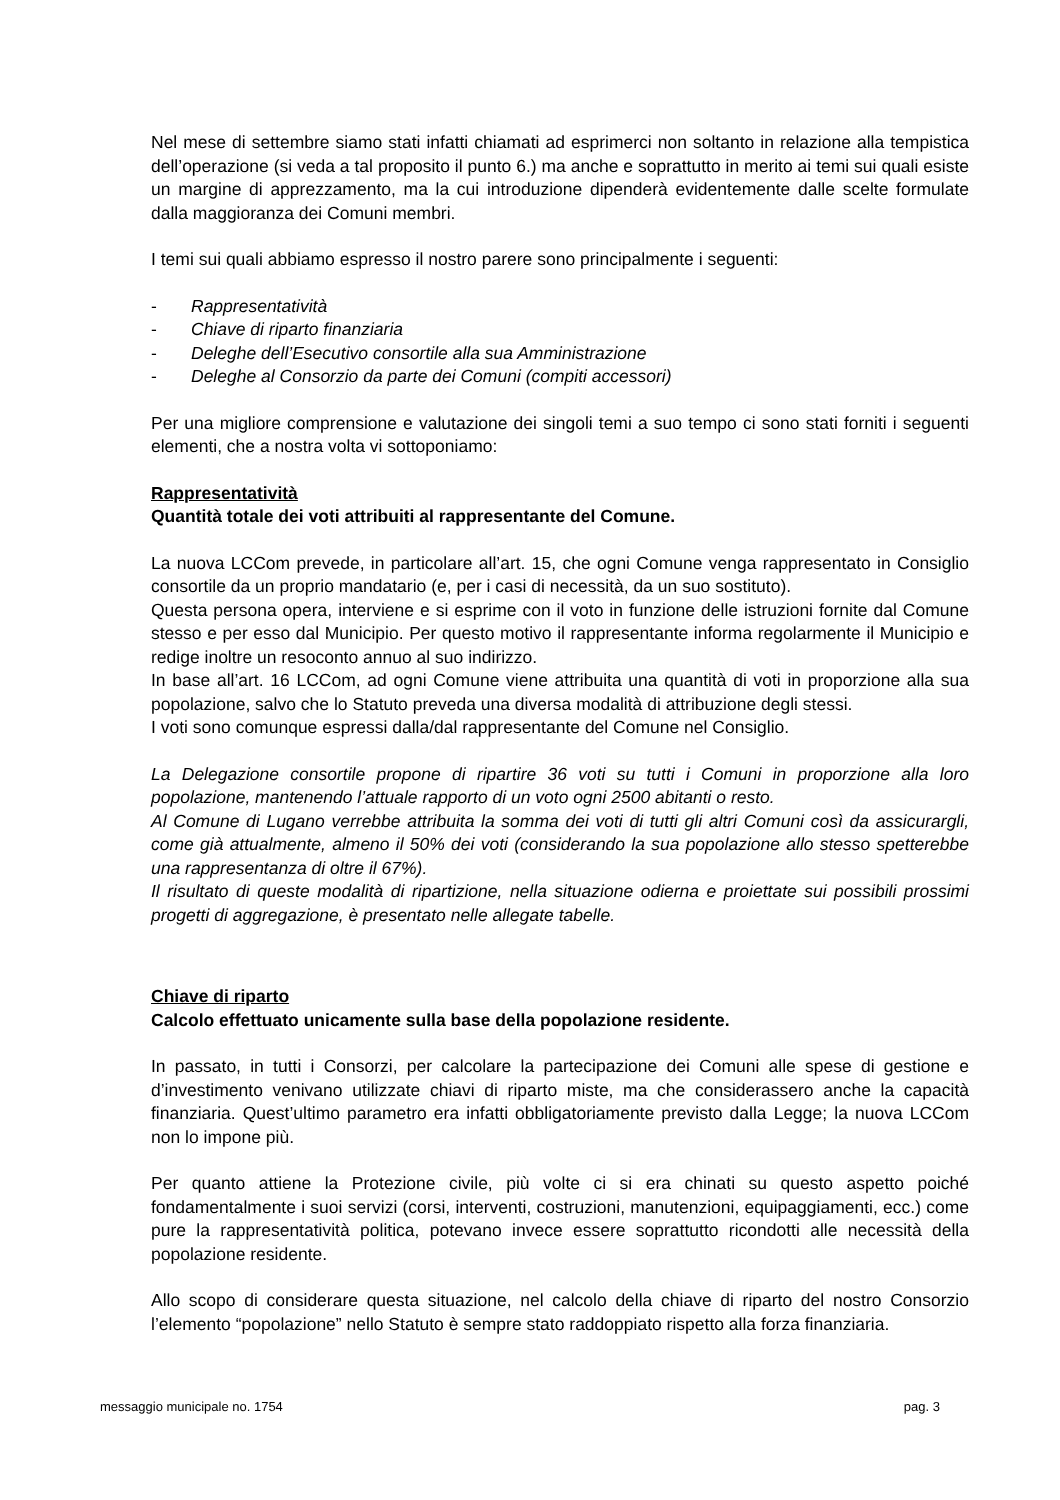Nel mese di settembre siamo stati infatti chiamati ad esprimerci non soltanto in relazione alla tempistica dell’operazione (si veda a tal proposito il punto 6.) ma anche e soprattutto in merito ai temi sui quali esiste un margine di apprezzamento, ma la cui introduzione dipenderà evidentemente dalle scelte formulate dalla maggioranza dei Comuni membri.
I temi sui quali abbiamo espresso il nostro parere sono principalmente i seguenti:
- Rappresentatività
- Chiave di riparto finanziaria
- Deleghe dell’Esecutivo consortile alla sua Amministrazione
- Deleghe al Consorzio da parte dei Comuni (compiti accessori)
Per una migliore comprensione e valutazione dei singoli temi a suo tempo ci sono stati forniti i seguenti elementi, che a nostra volta vi sottoponiamo:
Rappresentatività
Quantità totale dei voti attribuiti al rappresentante del Comune.
La nuova LCCom prevede, in particolare all’art. 15, che ogni Comune venga rappresentato in Consiglio consortile da un proprio mandatario (e, per i casi di necessità, da un suo sostituto).
Questa persona opera, interviene e si esprime con il voto in funzione delle istruzioni fornite dal Comune stesso e per esso dal Municipio. Per questo motivo il rappresentante informa regolarmente il Municipio e redige inoltre un resoconto annuo al suo indirizzo.
In base all’art. 16 LCCom, ad ogni Comune viene attribuita una quantità di voti in proporzione alla sua popolazione, salvo che lo Statuto preveda una diversa modalità di attribuzione degli stessi.
I voti sono comunque espressi dalla/dal rappresentante del Comune nel Consiglio.
La Delegazione consortile propone di ripartire 36 voti su tutti i Comuni in proporzione alla loro popolazione, mantenendo l’attuale rapporto di un voto ogni 2500 abitanti o resto.
Al Comune di Lugano verrebbe attribuita la somma dei voti di tutti gli altri Comuni così da assicurargli, come già attualmente, almeno il 50% dei voti (considerando la sua popolazione allo stesso spetterebbe una rappresentanza di oltre il 67%).
Il risultato di queste modalità di ripartizione, nella situazione odierna e proiettate sui possibili prossimi progetti di aggregazione, è presentato nelle allegate tabelle.
Chiave di riparto
Calcolo effettuato unicamente sulla base della popolazione residente.
In passato, in tutti i Consorzi, per calcolare la partecipazione dei Comuni alle spese di gestione e d’investimento venivano utilizzate chiavi di riparto miste, ma che considerassero anche la capacità finanziaria. Quest’ultimo parametro era infatti obbligatoriamente previsto dalla Legge; la nuova LCCom non lo impone più.
Per quanto attiene la Protezione civile, più volte ci si era chinati su questo aspetto poiché fondamentalmente i suoi servizi (corsi, interventi, costruzioni, manutenzioni, equipaggiamenti, ecc.) come pure la rappresentatività politica, potevano invece essere soprattutto ricondotti alle necessità della popolazione residente.
Allo scopo di considerare questa situazione, nel calcolo della chiave di riparto del nostro Consorzio l’elemento “popolazione” nello Statuto è sempre stato raddoppiato rispetto alla forza finanziaria.
messaggio municipale no. 1754 pag. 3